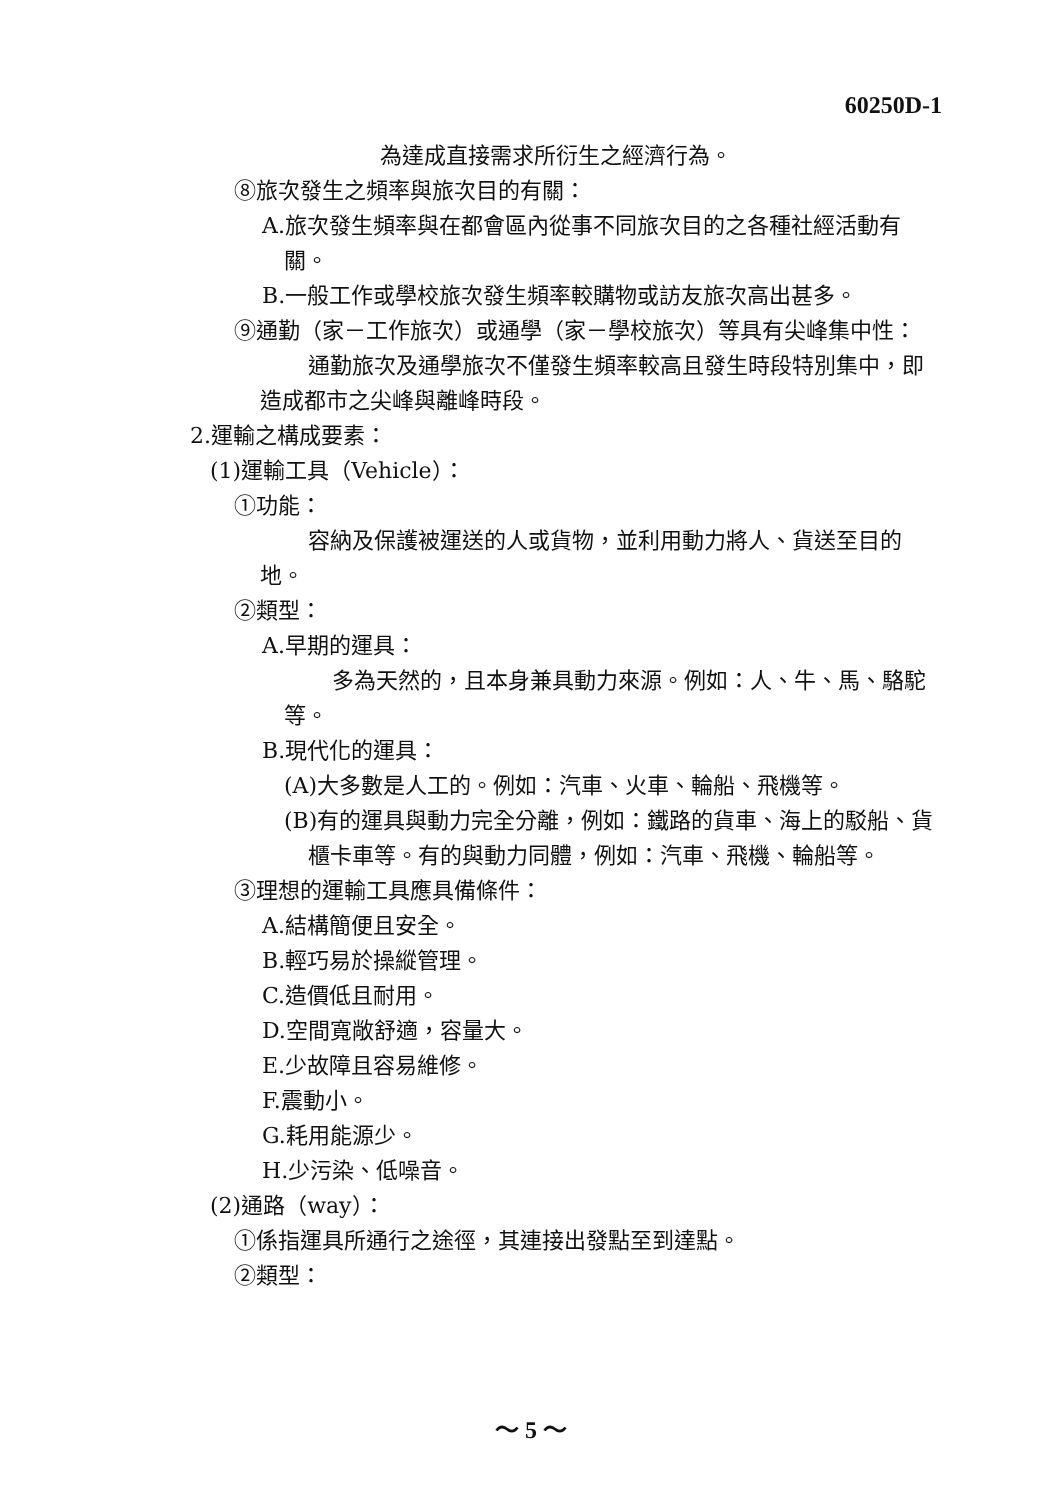60250D-1
為達成直接需求所衍生之經濟行為。
⑧旅次發生之頻率與旅次目的有關：
A.旅次發生頻率與在都會區內從事不同旅次目的之各種社經活動有關。
B.一般工作或學校旅次發生頻率較購物或訪友旅次高出甚多。
⑨通勤（家－工作旅次）或通學（家－學校旅次）等具有尖峰集中性：
通勤旅次及通學旅次不僅發生頻率較高且發生時段特別集中，即造成都市之尖峰與離峰時段。
2.運輸之構成要素：
(1)運輸工具（Vehicle）：
①功能：
容納及保護被運送的人或貨物，並利用動力將人、貨送至目的地。
②類型：
A.早期的運具：
多為天然的，且本身兼具動力來源。例如：人、牛、馬、駱駝等。
B.現代化的運具：
(A)大多數是人工的。例如：汽車、火車、輪船、飛機等。
(B)有的運具與動力完全分離，例如：鐵路的貨車、海上的駁船、貨櫃卡車等。有的與動力同體，例如：汽車、飛機、輪船等。
③理想的運輸工具應具備條件：
A.結構簡便且安全。
B.輕巧易於操縱管理。
C.造價低且耐用。
D.空間寬敞舒適，容量大。
E.少故障且容易維修。
F.震動小。
G.耗用能源少。
H.少污染、低噪音。
(2)通路（way）：
①係指運具所通行之途徑，其連接出發點至到達點。
②類型：
～ 5 ～